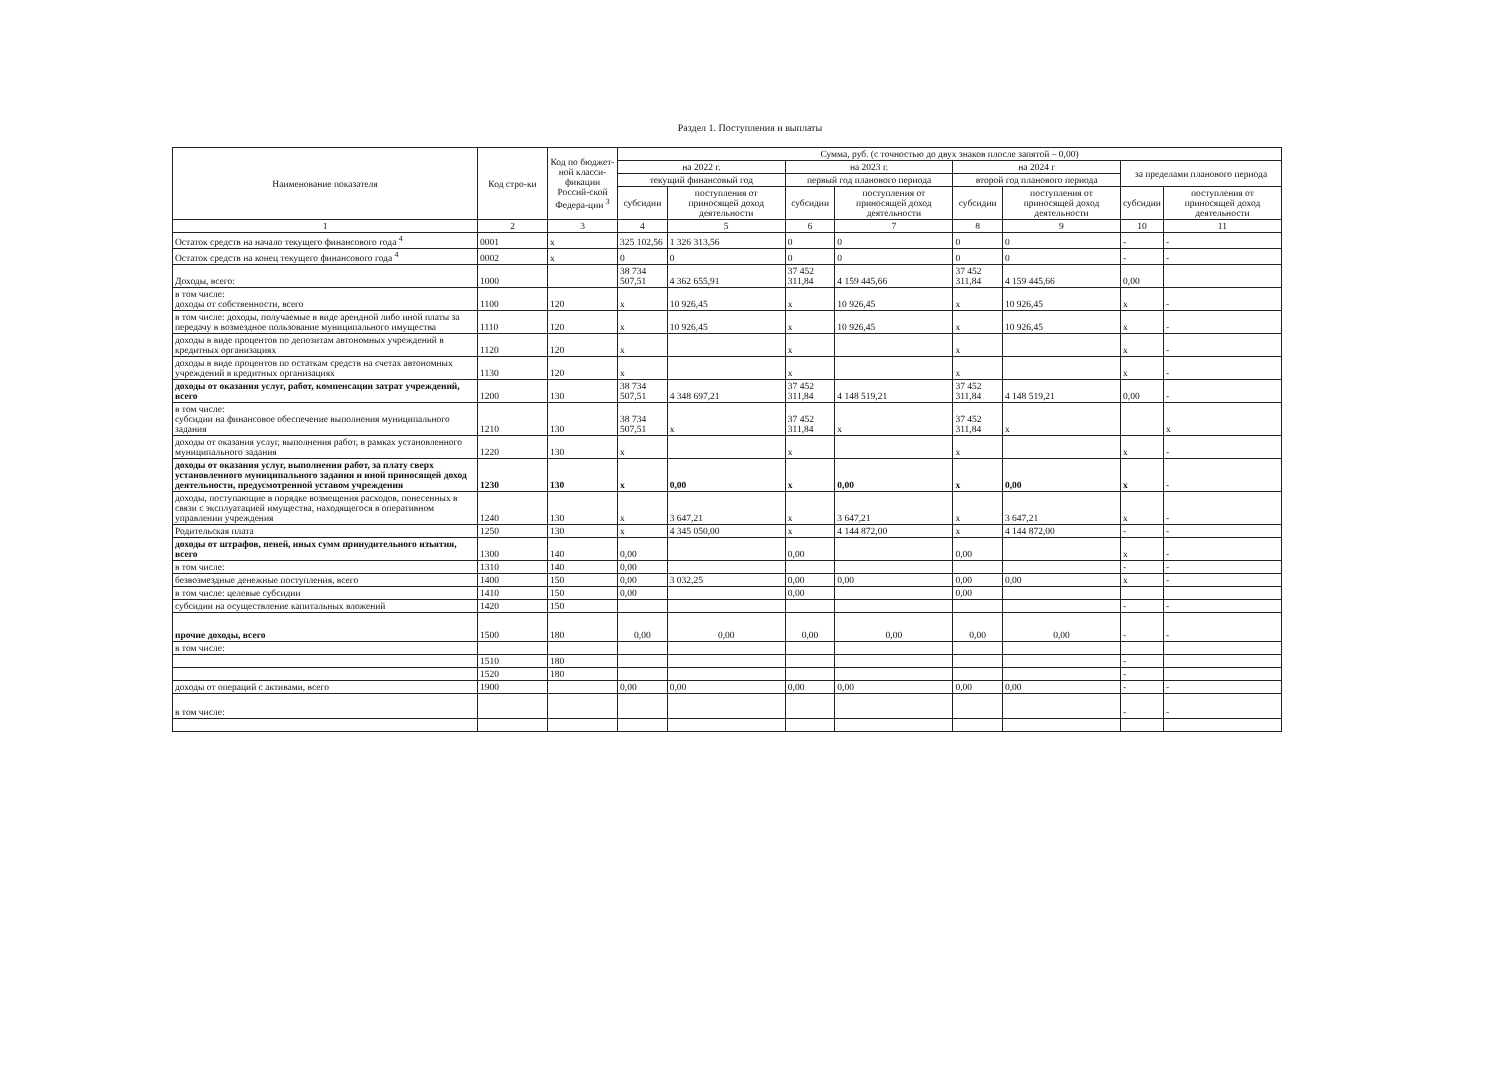Раздел 1. Поступления и выплаты
| Наименование показателя | Код стро-ки | Код по бюджет-ной класси-фикации Россий-ской Федера-ции <sup>3</sup> | Сумма, руб. (с точностью до двух знаков плосле запятой – 0,00) | | | | | | | |
| --- | --- | --- | --- | --- | --- | --- | --- | --- | --- | --- |
| | | | на 2022 г. | | на 2023 г. | | на 2024 г | | за пределами планового периода | |
| | | | текущий финансовый год | | первый год планового периода | | второй год планового периода | | | |
| | | | субсидии | поступления от приносящей доход деятельности | субсидии | поступления от приносящей доход деятельности | субсидии | поступления от приносящей доход деятельности | субсидии | поступления от приносящей доход деятельности |
| 1 | 2 | 3 | 4 | 5 | 6 | 7 | 8 | 9 | 10 | 11 |
| Остаток средств на начало текущего финансового года <sup>4</sup> | 0001 | x | 325 102,56 | 1 326 313,56 | 0 | 0 | 0 | 0 | - | - |
| Остаток средств на конец текущего финансового года <sup>4</sup> | 0002 | x | 0 | 0 | 0 | 0 | 0 | 0 | - | - |
| Доходы, всего: | 1000 | | 38 734 507,51 | 4 362 655,91 | 37 452 311,84 | 4 159 445,66 | 37 452 311,84 | 4 159 445,66 | 0,00 | |
| в том числе: доходы от собственности, всего | 1100 | 120 | x | 10 926,45 | x | 10 926,45 | x | 10 926,45 | x | - |
| в том числе: доходы, получаемые в виде арендной либо иной платы за передачу в возмездное пользование муниципального имущества | 1110 | 120 | x | 10 926,45 | x | 10 926,45 | x | 10 926,45 | x | - |
| доходы в виде процентов по депозитам автономных учреждений в кредитных организациях | 1120 | 120 | x | | x | | x | | x | - |
| доходы в виде процентов по остаткам средств на счетах автономных учреждений в кредитных организациях | 1130 | 120 | x | | x | | x | | x | - |
| доходы от оказания услуг, работ, компенсации затрат учреждений, всего | 1200 | 130 | 38 734 507,51 | 4 348 697,21 | 37 452 311,84 | 4 148 519,21 | 37 452 311,84 | 4 148 519,21 | 0,00 | - |
| в том числе: субсидии на финансовое обеспечение выполнения муниципального задания | 1210 | 130 | 38 734 507,51 | x | 37 452 311,84 | x | 37 452 311,84 | x | | x |
| доходы от оказания услуг, выполнения работ, в рамках установленного муниципального задания | 1220 | 130 | x | | x | | x | | x | - |
| доходы от оказания услуг, выполнения работ, за плату сверх установленного муниципального задания и иной приносящей доход деятельности, предусмотренной уставом учреждения | 1230 | 130 | x | 0,00 | x | 0,00 | x | 0,00 | x | - |
| доходы, поступающие в порядке возмещения расходов, понесенных в связи с эксплуатацией имущества, находящегося в оперативном управлении учреждения | 1240 | 130 | x | 3 647,21 | x | 3 647,21 | x | 3 647,21 | x | - |
| Родительская плата | 1250 | 130 | x | 4 345 050,00 | x | 4 144 872,00 | x | 4 144 872,00 | - | - |
| доходы от штрафов, пеней, иных сумм принудительного изъятия, всего | 1300 | 140 | 0,00 | | 0,00 | | 0,00 | | x | - |
| в том числе: | 1310 | 140 | 0,00 | | | | | | - | - |
| безвозмездные денежные поступления, всего | 1400 | 150 | 0,00 | 3 032,25 | 0,00 | 0,00 | 0,00 | 0,00 | x | - |
| в том числе: целевые субсидии | 1410 | 150 | 0,00 | | 0,00 | | 0,00 | | | |
| субсидии на осуществление капитальных вложений | 1420 | 150 | | | | | | | - | - |
| прочие доходы, всего | 1500 | 180 | 0,00 | 0,00 | 0,00 | 0,00 | 0,00 | 0,00 | - | - |
| в том числе: | | | | | | | | | | |
| | 1510 | 180 | | | | | | | - | |
| | 1520 | 180 | | | | | | | - | |
| доходы от операций с активами, всего | 1900 | | 0,00 | 0,00 | 0,00 | 0,00 | 0,00 | 0,00 | - | - |
| в том числе: | | | | | | | | | - | - |